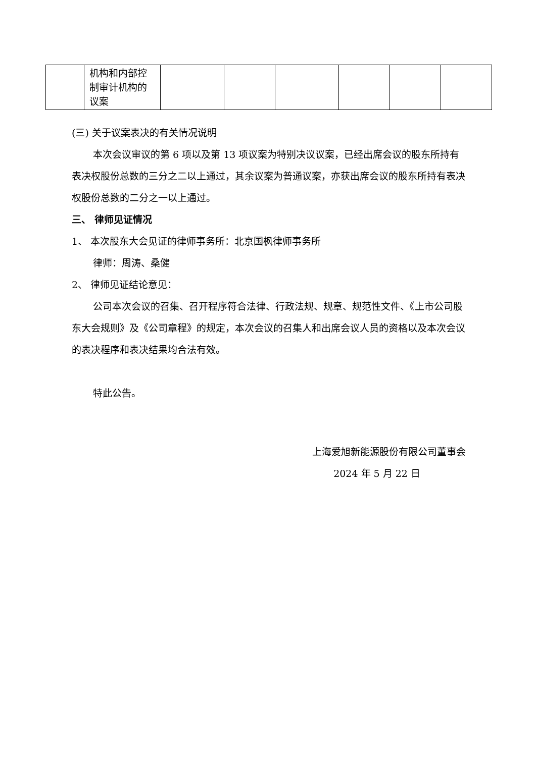| | 机构和内部控制审计机构的议案 | | | | | | |
(三) 关于议案表决的有关情况说明
本次会议审议的第 6 项以及第 13 项议案为特别决议议案，已经出席会议的股东所持有表决权股份总数的三分之二以上通过，其余议案为普通议案，亦获出席会议的股东所持有表决权股份总数的二分之一以上通过。
三、 律师见证情况
1、 本次股东大会见证的律师事务所：北京国枫律师事务所
律师：周涛、桑健
2、 律师见证结论意见：
公司本次会议的召集、召开程序符合法律、行政法规、规章、规范性文件、《上市公司股东大会规则》及《公司章程》的规定，本次会议的召集人和出席会议人员的资格以及本次会议的表决程序和表决结果均合法有效。
特此公告。
上海爱旭新能源股份有限公司董事会
2024 年 5 月 22 日